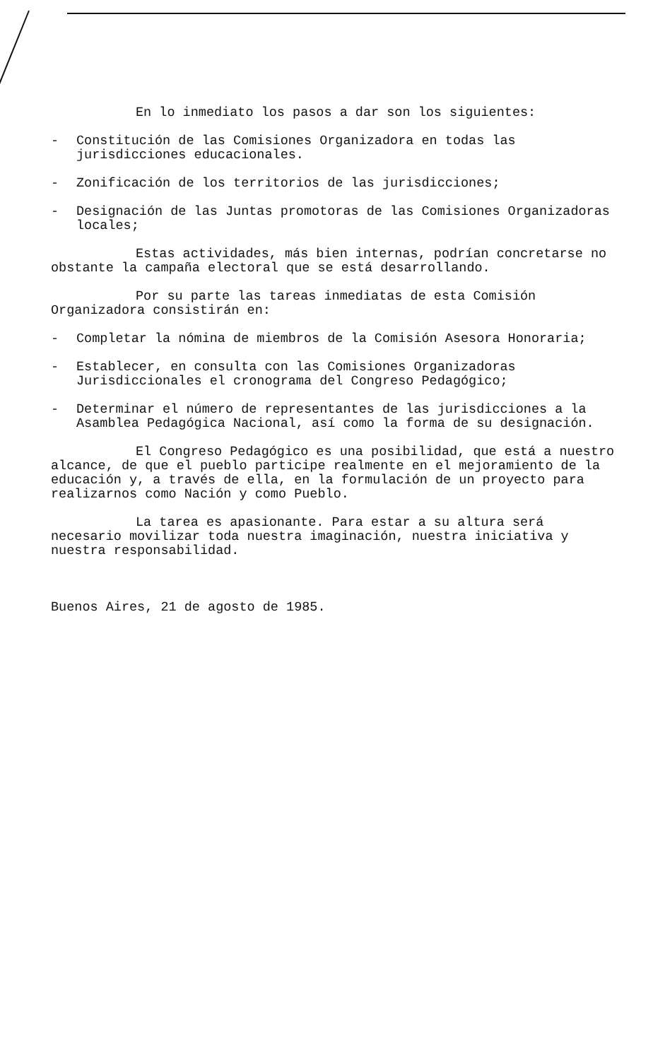En lo inmediato los pasos a dar son los siguientes:
- Constitución de las Comisiones Organizadora en todas las jurisdicciones educacionales.
- Zonificación de los territorios de las jurisdicciones;
- Designación de las Juntas promotoras de las Comisiones Organizadoras locales;
Estas actividades, más bien internas, podrían concretarse no obstante la campaña electoral que se está desarrollando.
Por su parte las tareas inmediatas de esta Comisión Organizadora consistirán en:
- Completar la nómina de miembros de la Comisión Asesora Honoraria;
- Establecer, en consulta con las Comisiones Organizadoras Jurisdiccionales el cronograma del Congreso Pedagógico;
- Determinar el número de representantes de las jurisdicciones a la Asamblea Pedagógica Nacional, así como la forma de su designación.
El Congreso Pedagógico es una posibilidad, que está a nuestro alcance, de que el pueblo participe realmente en el mejoramiento de la educación y, a través de ella, en la formulación de un proyecto para realizarnos como Nación y como Pueblo.
La tarea es apasionante. Para estar a su altura será necesario movilizar toda nuestra imaginación, nuestra iniciativa y nuestra responsabilidad.
Buenos Aires, 21 de agosto de 1985.